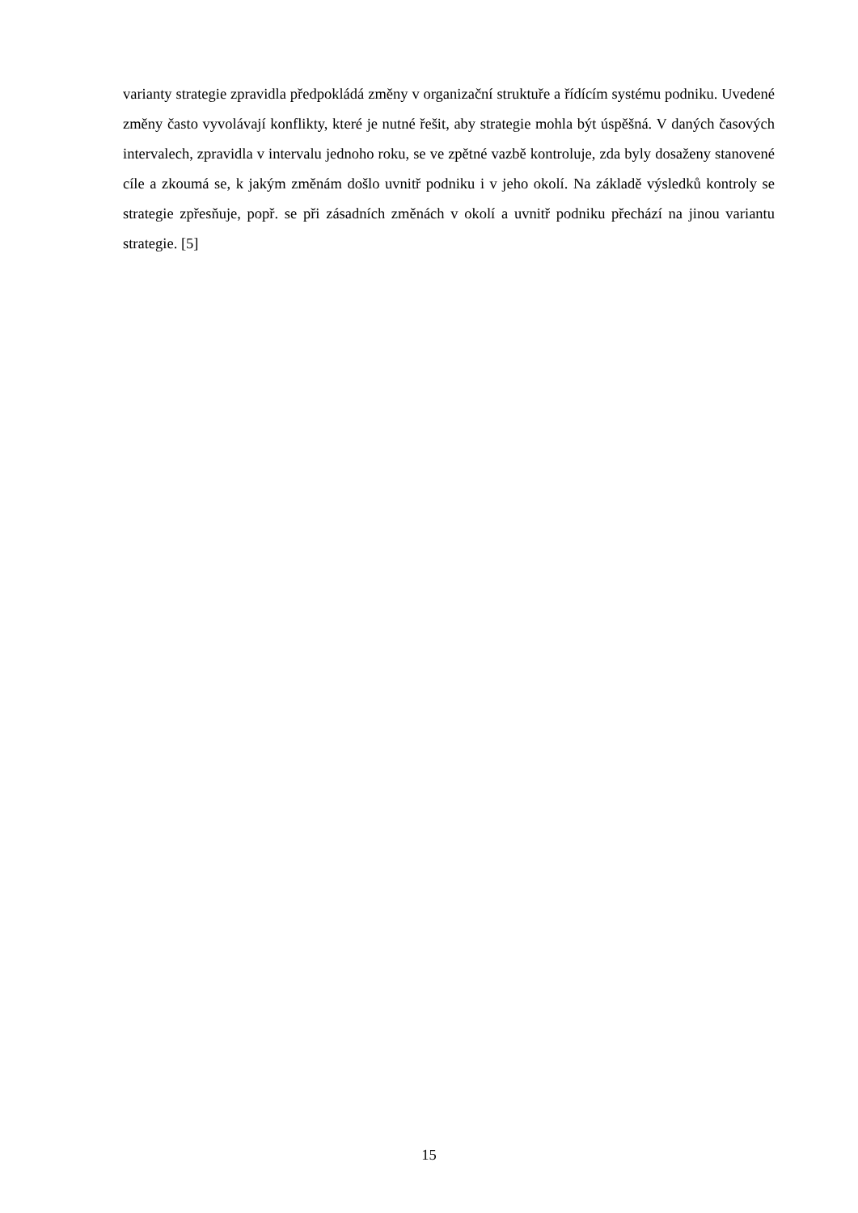varianty strategie zpravidla předpokládá změny v organizační struktuře a řídícím systému podniku. Uvedené změny často vyvolávají konflikty, které je nutné řešit, aby strategie mohla být úspěšná. V daných časových intervalech, zpravidla v intervalu jednoho roku, se ve zpětné vazbě kontroluje, zda byly dosaženy stanovené cíle a zkoumá se, k jakým změnám došlo uvnitř podniku i v jeho okolí. Na základě výsledků kontroly se strategie zpřesňuje, popř. se při zásadních změnách v okolí a uvnitř podniku přechází na jinou variantu strategie. [5]
15